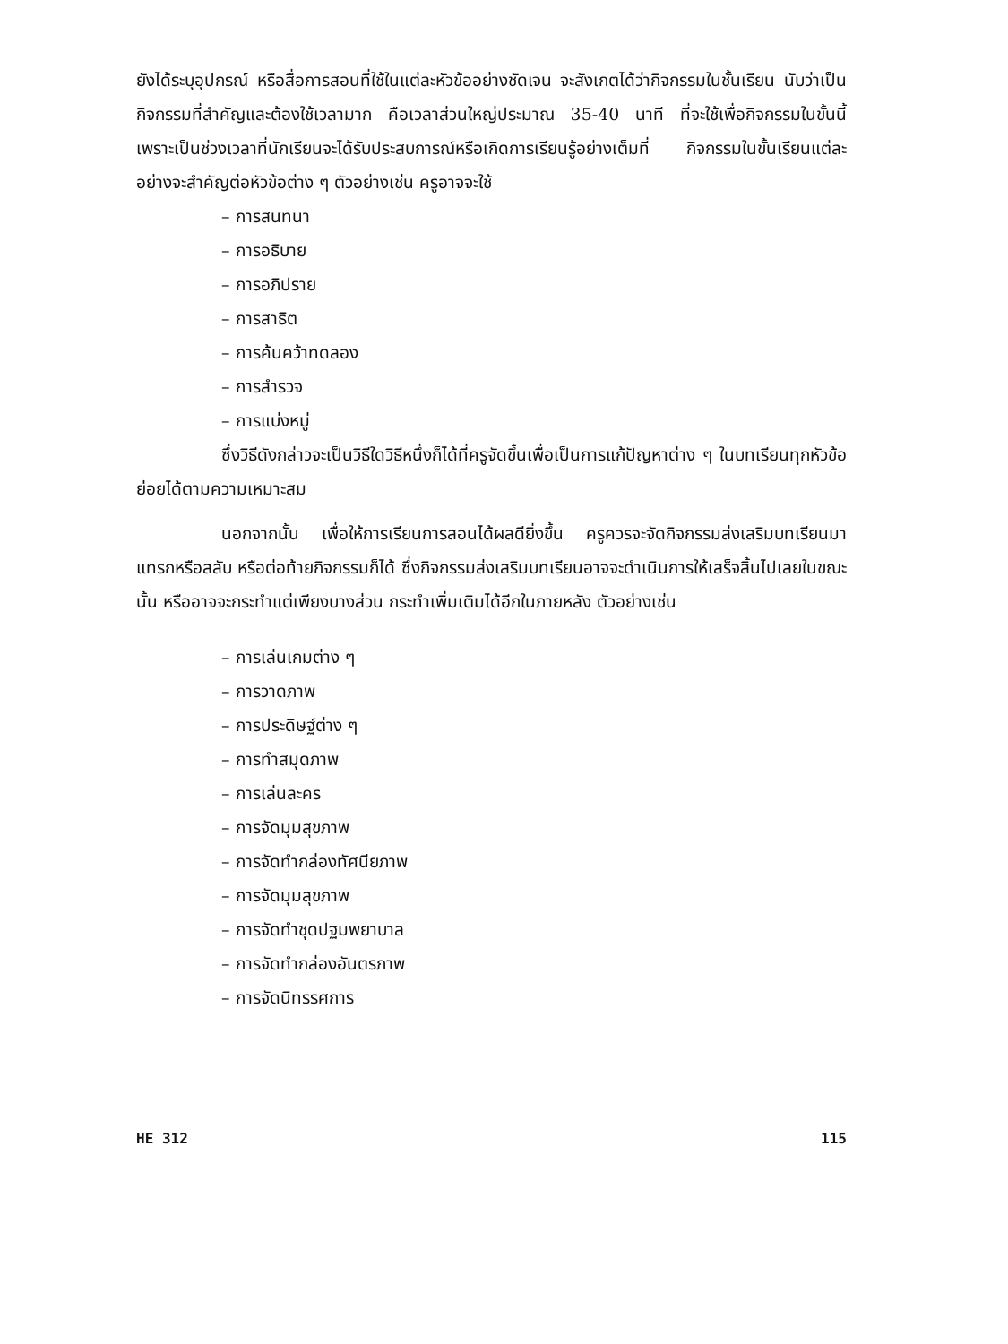ยังได้ระบุอุปกรณ์ หรือสื่อการสอนที่ใช้ในแต่ละหัวข้ออย่างชัดเจน จะสังเกตได้ว่ากิจกรรมในชั้นเรียน นับว่าเป็นกิจกรรมที่สำคัญและต้องใช้เวลามาก คือเวลาส่วนใหญ่ประมาณ 35-40 นาที ที่จะใช้เพื่อกิจกรรมในขั้นนี้ เพราะเป็นช่วงเวลาที่นักเรียนจะได้รับประสบการณ์หรือเกิดการเรียนรู้อย่างเต็มที่ กิจกรรมในขั้นเรียนแต่ละอย่างจะสำคัญต่อหัวข้อต่าง ๆ ตัวอย่างเช่น ครูอาจจะใช้
– การสนทนา
– การอธิบาย
– การอภิปราย
– การสาธิต
– การค้นคว้าทดลอง
– การสำรวจ
– การแบ่งหมู่
ซึ่งวิธีดังกล่าวจะเป็นวิธีใดวิธีหนึ่งก็ได้ที่ครูจัดขึ้นเพื่อเป็นการแก้ปัญหาต่าง ๆ ในบทเรียนทุกหัวข้อย่อยได้ตามความเหมาะสม
นอกจากนั้น เพื่อให้การเรียนการสอนได้ผลดียิ่งขึ้น ครูควรจะจัดกิจกรรมส่งเสริมบทเรียนมาแทรกหรือสลับ หรือต่อท้ายกิจกรรมก็ได้ ซึ่งกิจกรรมส่งเสริมบทเรียนอาจจะดำเนินการให้เสร็จสิ้นไปเลยในขณะนั้น หรืออาจจะกระทำแต่เพียงบางส่วน กระทำเพิ่มเติมได้อีกในภายหลัง ตัวอย่างเช่น
– การเล่นเกมต่าง ๆ
– การวาดภาพ
– การประดิษฐ์ต่าง ๆ
– การทำสมุดภาพ
– การเล่นละคร
– การจัดมุมสุขภาพ
– การจัดทำกล่องทัศนียภาพ
– การจัดมุมสุขภาพ
– การจัดทำชุดปฐมพยาบาล
– การจัดทำกล่องอันตรภาพ
– การจัดนิทรรศการ
HE 312 115